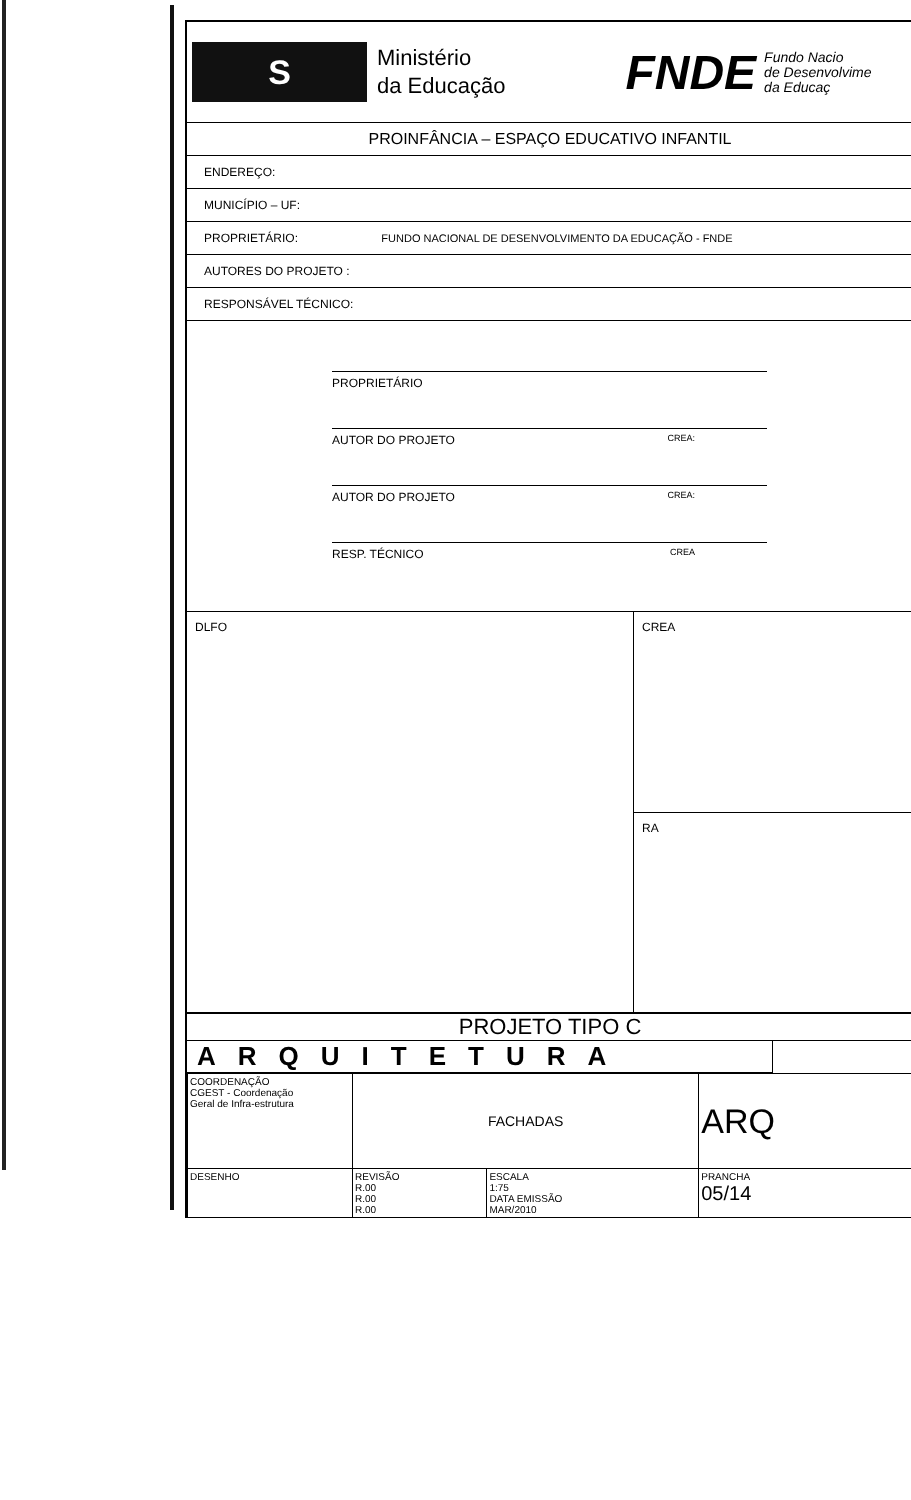S
Ministério
da Educação
FNDE
Fundo Nacio
de Desenvolvime
da Educaç
PROINFÂNCIA – ESPAÇO EDUCATIVO INFANTIL
ENDEREÇO:
MUNICÍPIO – UF:
PROPRIETÁRIO: FUNDO NACIONAL DE DESENVOLVIMENTO DA EDUCAÇÃO - FNDE
AUTORES DO PROJETO :
RESPONSÁVEL TÉCNICO:
PROPRIETÁRIO
AUTOR DO PROJETO CREA:
AUTOR DO PROJETO CREA:
RESP. TÉCNICO CREA
DLFO CREA
RA
PROJETO TIPO C
ARQUITETURA
| COORDENAÇÃO CGEST - Coordenação Geral de Infra-estrutura | FACHADAS | | ARQ |
| DESENHO | REVISÃO R.00 R.00 R.00 | ESCALA 1:75 DATA EMISSÃO MAR/2010 | PRANCHA 05/14 |